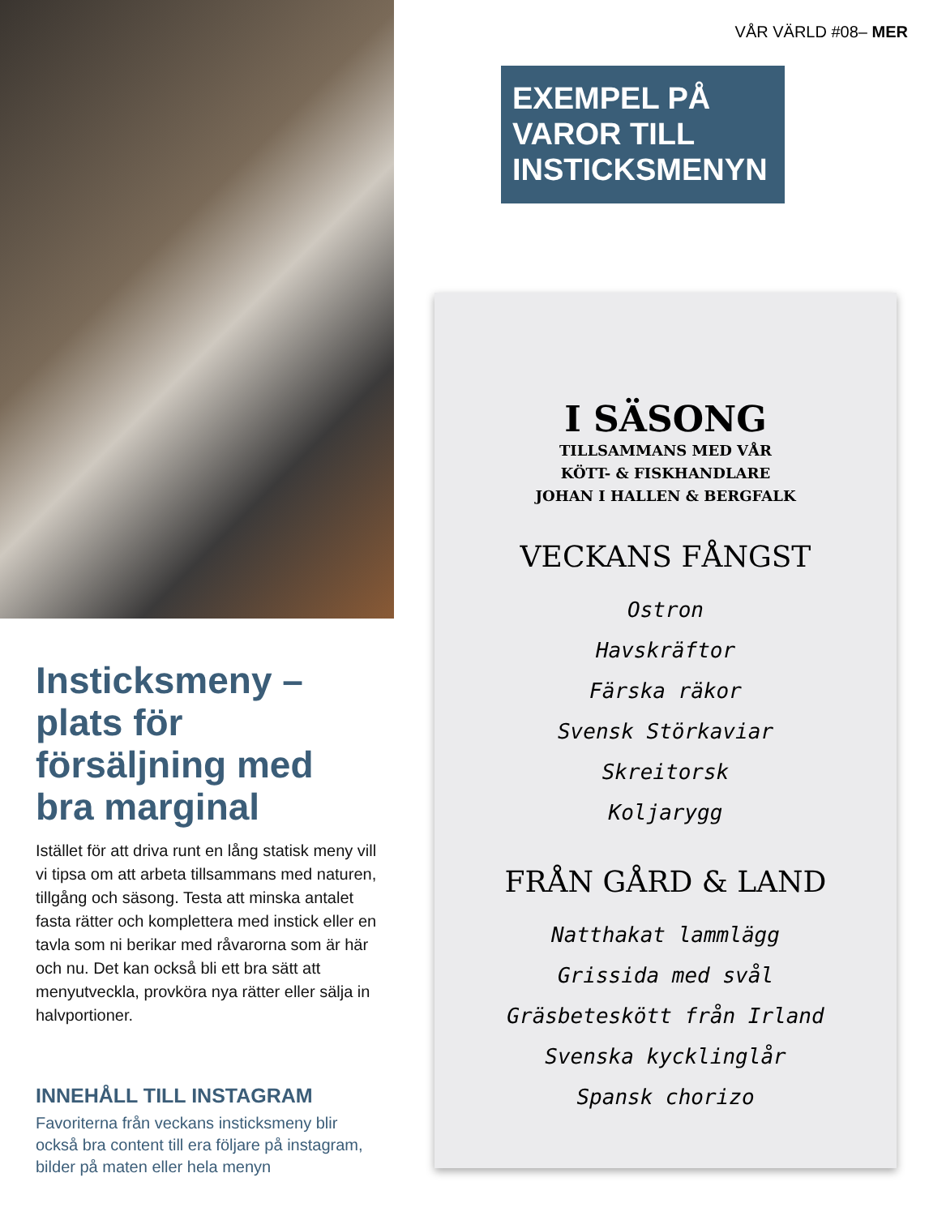Insticksmeny – plats för försäljning med bra marginal
Istället för att driva runt en lång statisk meny vill vi tipsa om att arbeta tillsammans med naturen, tillgång och säsong. Testa att minska antalet fasta rätter och komplettera med instick eller en tavla som ni berikar med råvarorna som är här och nu. Det kan också bli ett bra sätt att menyutveckla, provköra nya rätter eller sälja in halvportioner.
INNEHÅLL TILL INSTAGRAM
Favoriterna från veckans insticksmeny blir också bra content till era följare på instagram, bilder på maten eller hela menyn
VÅR VÄRLD #08– MER
EXEMPEL PÅ VAROR TILL INSTICKSMENYN
I SÄSONG
TILLSAMMANS MED VÅR
KÖTT- & FISKHANDLARE
JOHAN I HALLEN & BERGFALK
VECKANS FÅNGST
Ostron
Havskräftor
Färska räkor
Svensk Störkaviar
Skreitorsk
Koljarygg
FRÅN GÅRD & LAND
Natthakat lammlägg
Grissida med svål
Gräsbeteskött från Irland
Svenska kycklinglår
Spansk chorizo